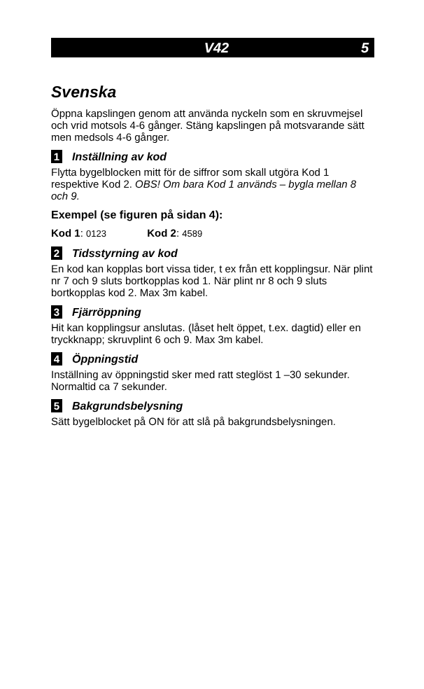V42 5
Svenska
Öppna kapslingen genom att använda nyckeln som en skruvmejsel och vrid motsols 4-6 gånger. Stäng kapslingen på motsvarande sätt men medsols 4-6 gånger.
1 Inställning av kod
Flytta bygelblocken mitt för de siffror som skall utgöra Kod 1 respektive Kod 2. OBS! Om bara Kod 1 används – bygla mellan 8 och 9.
Exempel (se figuren på sidan 4):
Kod 1: 0123 Kod 2: 4589
2 Tidsstyrning av kod
En kod kan kopplas bort vissa tider, t ex från ett kopplingsur. När plint nr 7 och 9 sluts bortkopplas kod 1. När plint nr 8 och 9 sluts bortkopplas kod 2. Max 3m kabel.
3 Fjärröppning
Hit kan kopplingsur anslutas. (låset helt öppet, t.ex. dagtid) eller en tryckknapp; skruvplint 6 och 9. Max 3m kabel.
4 Öppningstid
Inställning av öppningstid sker med ratt steglöst 1 –30 sekunder. Normaltid ca 7 sekunder.
5 Bakgrundsbelysning
Sätt bygelblocket på ON för att slå på bakgrundsbelysningen.